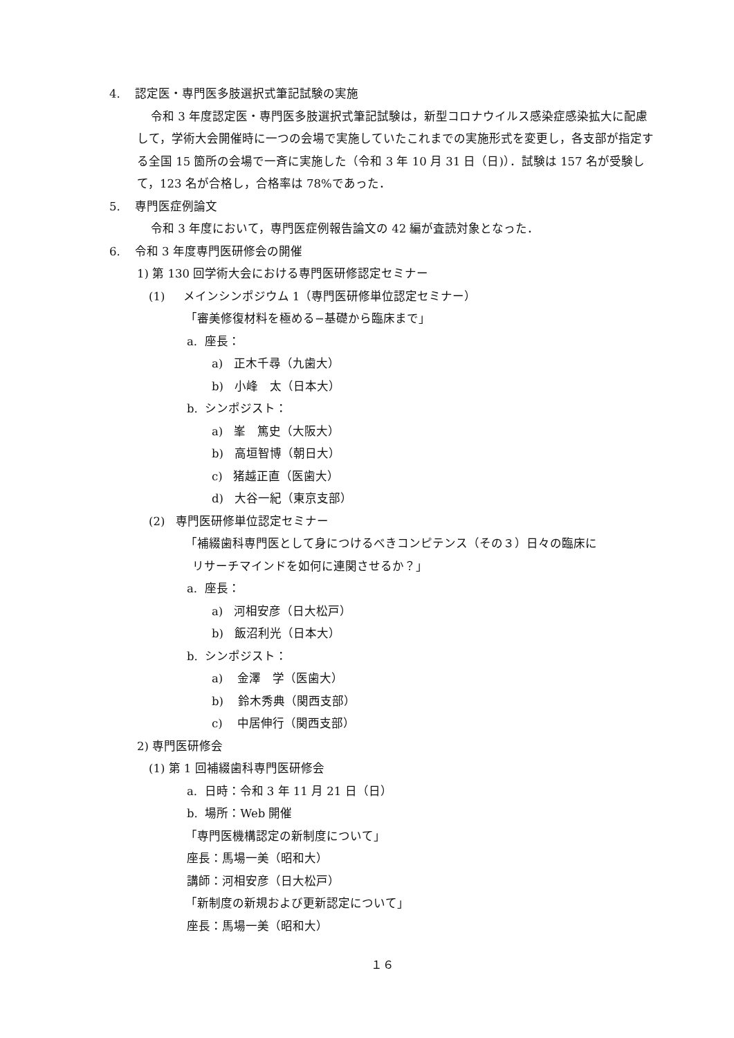4. 認定医・専門医多肢選択式筆記試験の実施
令和 3 年度認定医・専門医多肢選択式筆記試験は，新型コロナウイルス感染症感染拡大に配慮して，学術大会開催時に一つの会場で実施していたこれまでの実施形式を変更し，各支部が指定する全国 15 箇所の会場で一斉に実施した（令和 3 年 10 月 31 日（日)）．試験は 157 名が受験して，123 名が合格し，合格率は 78%であった．
5. 専門医症例論文
令和 3 年度において，専門医症例報告論文の 42 編が査読対象となった．
6. 令和 3 年度専門医研修会の開催
1) 第 130 回学術大会における専門医研修認定セミナー
(1) メインシンポジウム 1（専門医研修単位認定セミナー）
「審美修復材料を極める−基礎から臨床まで」
a. 座長：
a) 正木千尋（九歯大）
b) 小峰　太（日本大）
b. シンポジスト：
a) 峯　篤史（大阪大）
b) 高垣智博（朝日大）
c) 猪越正直（医歯大）
d) 大谷一紀（東京支部）
(2) 専門医研修単位認定セミナー
「補綴歯科専門医として身につけるべきコンピテンス（その３）日々の臨床に
リサーチマインドを如何に連関させるか？」
a. 座長：
a) 河相安彦（日大松戸）
b) 飯沼利光（日本大）
b. シンポジスト：
a) 金澤　学（医歯大）
b) 鈴木秀典（関西支部）
c) 中居伸行（関西支部）
2) 専門医研修会
(1) 第 1 回補綴歯科専門医研修会
a. 日時：令和 3 年 11 月 21 日（日）
b. 場所：Web 開催
「専門医機構認定の新制度について」
座長：馬場一美（昭和大）
講師：河相安彦（日大松戸）
「新制度の新規および更新認定について」
座長：馬場一美（昭和大）
１６